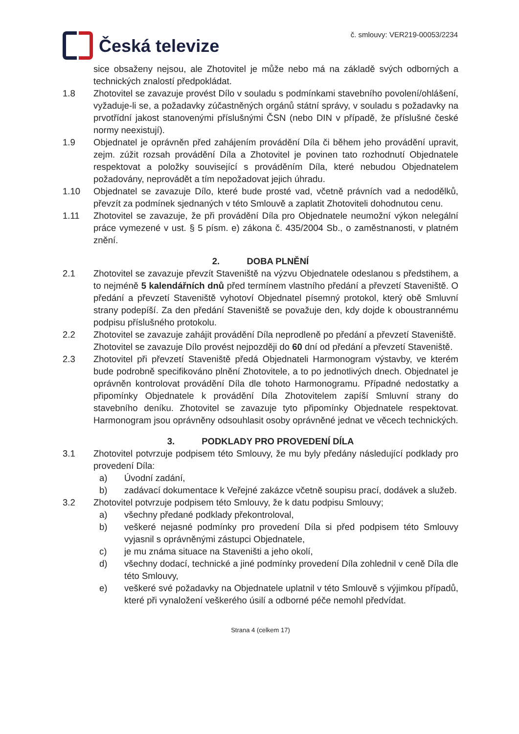Česká televize
č. smlouvy: VER219-00053/2234
sice obsaženy nejsou, ale Zhotovitel je může nebo má na základě svých odborných a technických znalostí předpokládat.
1.8 Zhotovitel se zavazuje provést Dílo v souladu s podmínkami stavebního povolení/ohlášení, vyžaduje-li se, a požadavky zúčastněných orgánů státní správy, v souladu s požadavky na prvotřídní jakost stanovenými příslušnými ČSN (nebo DIN v případě, že příslušné české normy neexistují).
1.9 Objednatel je oprávněn před zahájením provádění Díla či během jeho provádění upravit, zejm. zúžit rozsah provádění Díla a Zhotovitel je povinen tato rozhodnutí Objednatele respektovat a položky související s prováděním Díla, které nebudou Objednatelem požadovány, neprovádět a tím nepožadovat jejich úhradu.
1.10 Objednatel se zavazuje Dílo, které bude prosté vad, včetně právních vad a nedodělků, převzít za podmínek sjednaných v této Smlouvě a zaplatit Zhotoviteli dohodnutou cenu.
1.11 Zhotovitel se zavazuje, že při provádění Díla pro Objednatele neumožní výkon nelegální práce vymezené v ust. § 5 písm. e) zákona č. 435/2004 Sb., o zaměstnanosti, v platném znění.
2. DOBA PLNĚNÍ
2.1 Zhotovitel se zavazuje převzít Staveniště na výzvu Objednatele odeslanou s předstihem, a to nejméně 5 kalendářních dnů před termínem vlastního předání a převzetí Staveniště. O předání a převzetí Staveniště vyhotoví Objednatel písemný protokol, který obě Smluvní strany podepíší. Za den předání Staveniště se považuje den, kdy dojde k oboustrannému podpisu příslušného protokolu.
2.2 Zhotovitel se zavazuje zahájit provádění Díla neprodleně po předání a převzetí Staveniště.
Zhotovitel se zavazuje Dílo provést nejpozději do 60 dní od předání a převzetí Staveniště.
2.3 Zhotovitel při převzetí Staveniště předá Objednateli Harmonogram výstavby, ve kterém bude podrobně specifikováno plnění Zhotovitele, a to po jednotlivých dnech. Objednatel je oprávněn kontrolovat provádění Díla dle tohoto Harmonogramu. Případné nedostatky a připomínky Objednatele k provádění Díla Zhotovitelem zapíší Smluvní strany do stavebního deníku. Zhotovitel se zavazuje tyto připomínky Objednatele respektovat. Harmonogram jsou oprávněny odsouhlasit osoby oprávněné jednat ve věcech technických.
3. PODKLADY PRO PROVEDENÍ DÍLA
3.1 Zhotovitel potvrzuje podpisem této Smlouvy, že mu byly předány následující podklady pro provedení Díla:
a) Úvodní zadání,
b) zadávací dokumentace k Veřejné zakázce včetně soupisu prací, dodávek a služeb.
3.2 Zhotovitel potvrzuje podpisem této Smlouvy, že k datu podpisu Smlouvy;
a) všechny předané podklady překontroloval,
b) veškeré nejasné podmínky pro provedení Díla si před podpisem této Smlouvy vyjasnil s oprávněnými zástupci Objednatele,
c) je mu známa situace na Staveništi a jeho okolí,
d) všechny dodací, technické a jiné podmínky provedení Díla zohlednil v ceně Díla dle této Smlouvy,
e) veškeré své požadavky na Objednatele uplatnil v této Smlouvě s výjimkou případů, které při vynaložení veškerého úsilí a odborné péče nemohl předvídat.
Strana 4 (celkem 17)